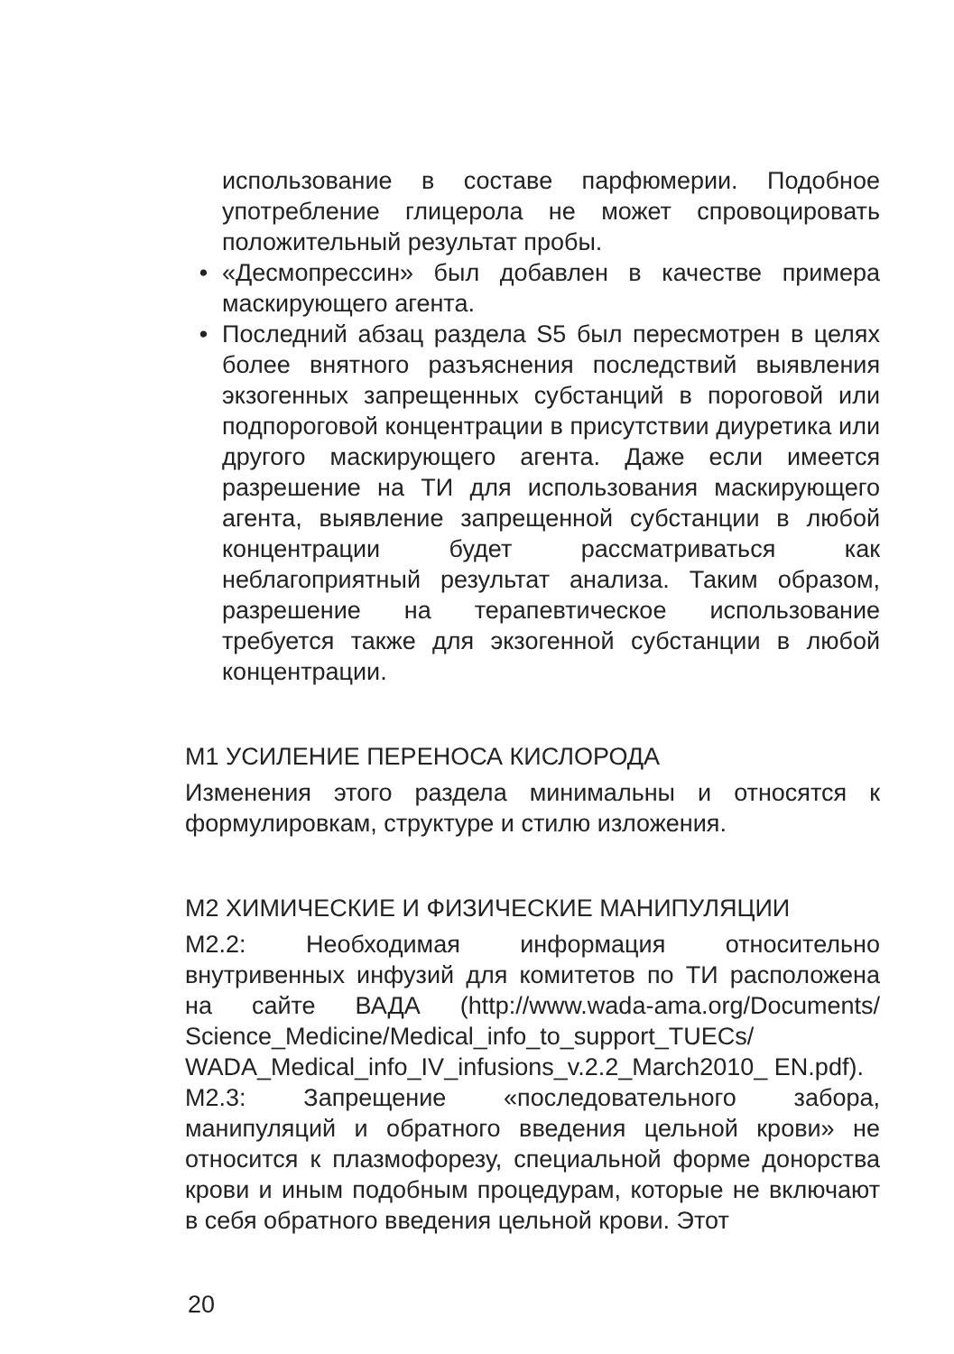использование в составе парфюмерии. Подобное употребление глицерола не может спровоцировать положительный результат пробы.
• «Десмопрессин» был добавлен в качестве примера маскирующего агента.
• Последний абзац раздела S5 был пересмотрен в целях более внятного разъяснения последствий выявления экзогенных запрещенных субстанций в пороговой или подпороговой концентрации в присутствии диуретика или другого маскирующего агента. Даже если имеется разрешение на ТИ для использования маскирующего агента, выявление запрещенной субстанции в любой концентрации будет рассматриваться как неблагоприятный результат анализа. Таким образом, разрешение на терапевтическое использование требуется также для экзогенной субстанции в любой концентрации.
М1 УСИЛЕНИЕ ПЕРЕНОСА КИСЛОРОДА
Изменения этого раздела минимальны и относятся к формулировкам, структуре и стилю изложения.
М2 ХИМИЧЕСКИЕ И ФИЗИЧЕСКИЕ МАНИПУЛЯЦИИ
М2.2: Необходимая информация относительно внутривенных инфузий для комитетов по ТИ расположена на сайте ВАДА (http://www.wada-ama.org/Documents/ Science_Medicine/Medical_info_to_support_TUECs/ WADA_Medical_info_IV_infusions_v.2.2_March2010_ EN.pdf).
М2.3: Запрещение «последовательного забора, манипуляций и обратного введения цельной крови» не относится к плазмофорезу, специальной форме донорства крови и иным подобным процедурам, которые не включают в себя обратного введения цельной крови. Этот
20